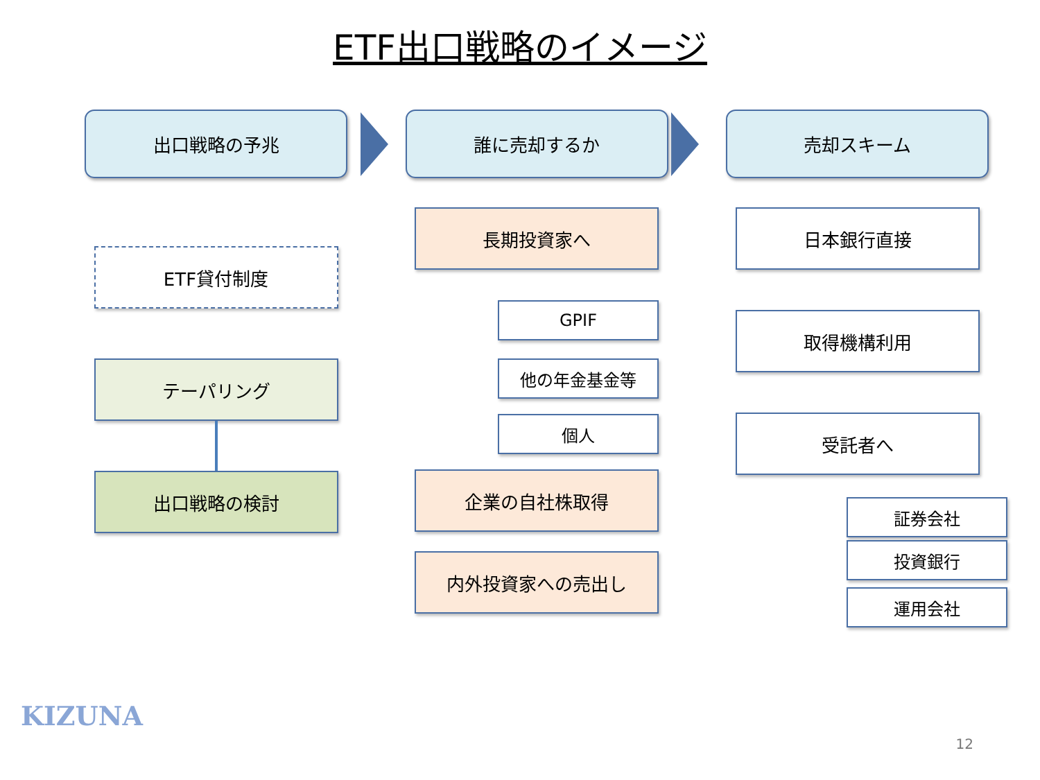ETF出口戦略のイメージ
出口戦略の予兆
ETF貸付制度
テーパリング
出口戦略の検討
誰に売却するか
長期投資家へ
GPIF
他の年金基金等
個人
企業の自社株取得
内外投資家への売出し
売却スキーム
日本銀行直接
取得機構利用
受託者へ
証券会社
投資銀行
運用会社
KIZUNA
12